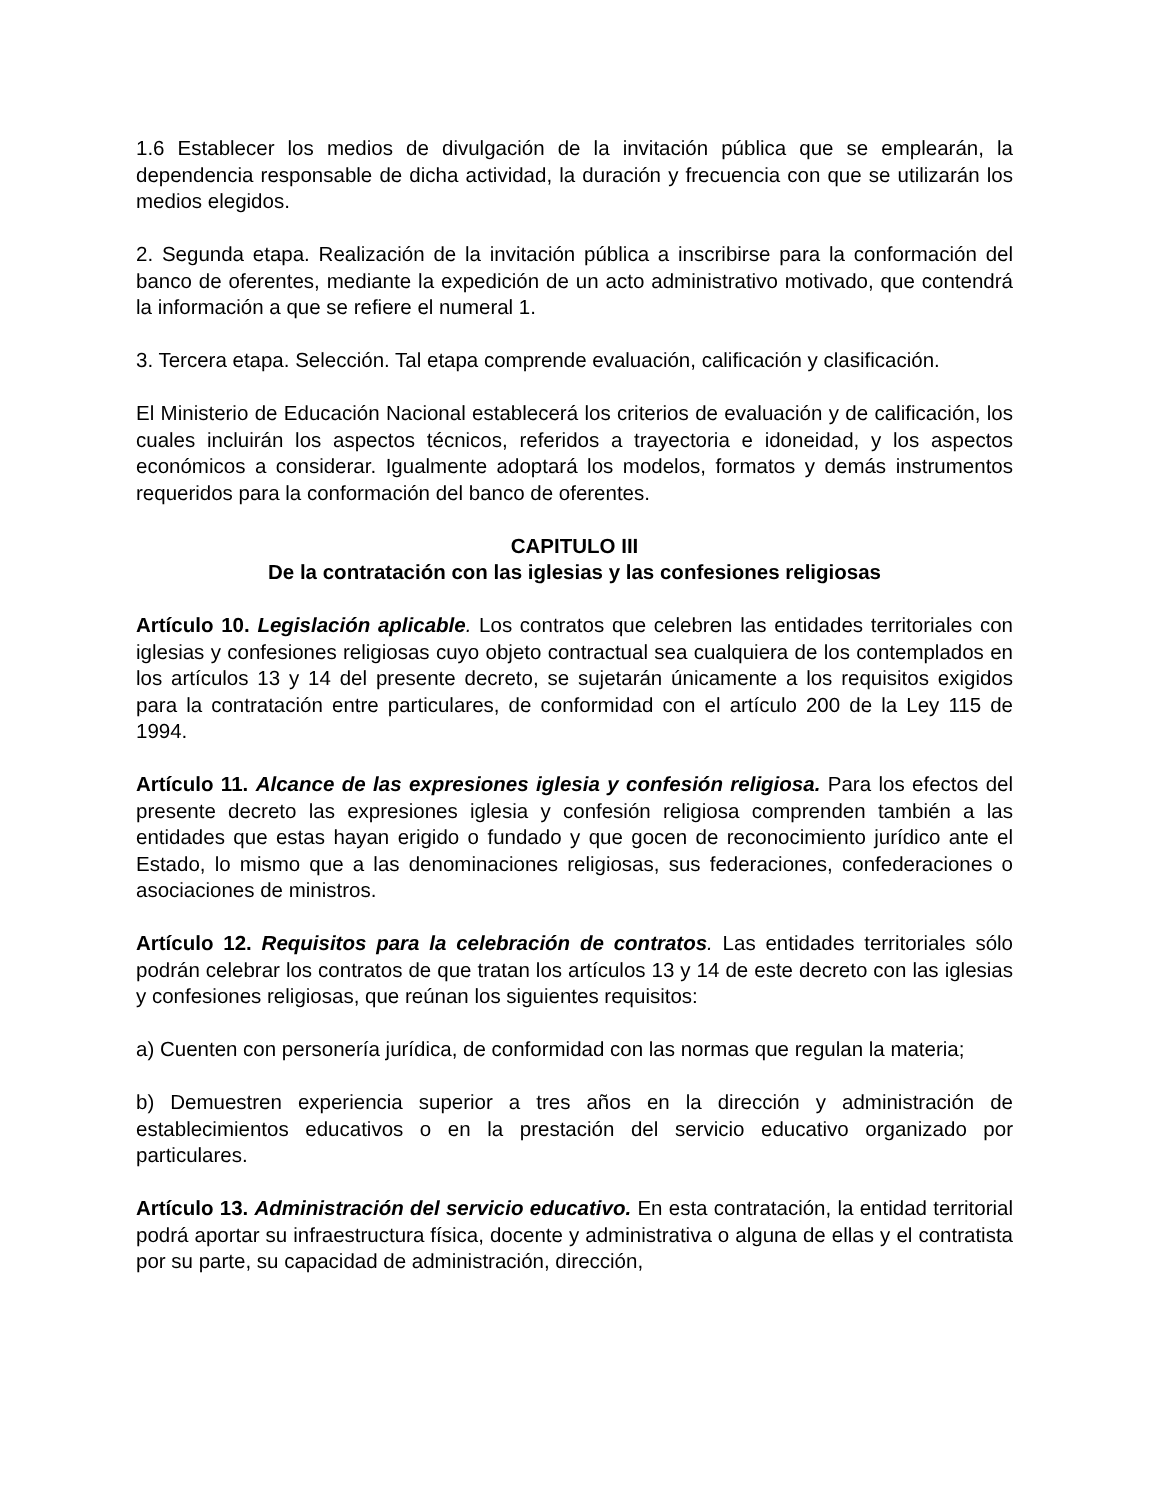1.6 Establecer los medios de divulgación de la invitación pública que se emplearán, la dependencia responsable de dicha actividad, la duración y frecuencia con que se utilizarán los medios elegidos.
2. Segunda etapa. Realización de la invitación pública a inscribirse para la conformación del banco de oferentes, mediante la expedición de un acto administrativo motivado, que contendrá la información a que se refiere el numeral 1.
3. Tercera etapa. Selección. Tal etapa comprende evaluación, calificación y clasificación.
El Ministerio de Educación Nacional establecerá los criterios de evaluación y de calificación, los cuales incluirán los aspectos técnicos, referidos a trayectoria e idoneidad, y los aspectos económicos a considerar. Igualmente adoptará los modelos, formatos y demás instrumentos requeridos para la conformación del banco de oferentes.
CAPITULO III
De la contratación con las iglesias y las confesiones religiosas
Artículo 10. Legislación aplicable. Los contratos que celebren las entidades territoriales con iglesias y confesiones religiosas cuyo objeto contractual sea cualquiera de los contemplados en los artículos 13 y 14 del presente decreto, se sujetarán únicamente a los requisitos exigidos para la contratación entre particulares, de conformidad con el artículo 200 de la Ley 115 de 1994.
Artículo 11. Alcance de las expresiones iglesia y confesión religiosa. Para los efectos del presente decreto las expresiones iglesia y confesión religiosa comprenden también a las entidades que estas hayan erigido o fundado y que gocen de reconocimiento jurídico ante el Estado, lo mismo que a las denominaciones religiosas, sus federaciones, confederaciones o asociaciones de ministros.
Artículo 12. Requisitos para la celebración de contratos. Las entidades territoriales sólo podrán celebrar los contratos de que tratan los artículos 13 y 14 de este decreto con las iglesias y confesiones religiosas, que reúnan los siguientes requisitos:
a) Cuenten con personería jurídica, de conformidad con las normas que regulan la materia;
b) Demuestren experiencia superior a tres años en la dirección y administración de establecimientos educativos o en la prestación del servicio educativo organizado por particulares.
Artículo 13. Administración del servicio educativo. En esta contratación, la entidad territorial podrá aportar su infraestructura física, docente y administrativa o alguna de ellas y el contratista por su parte, su capacidad de administración, dirección,